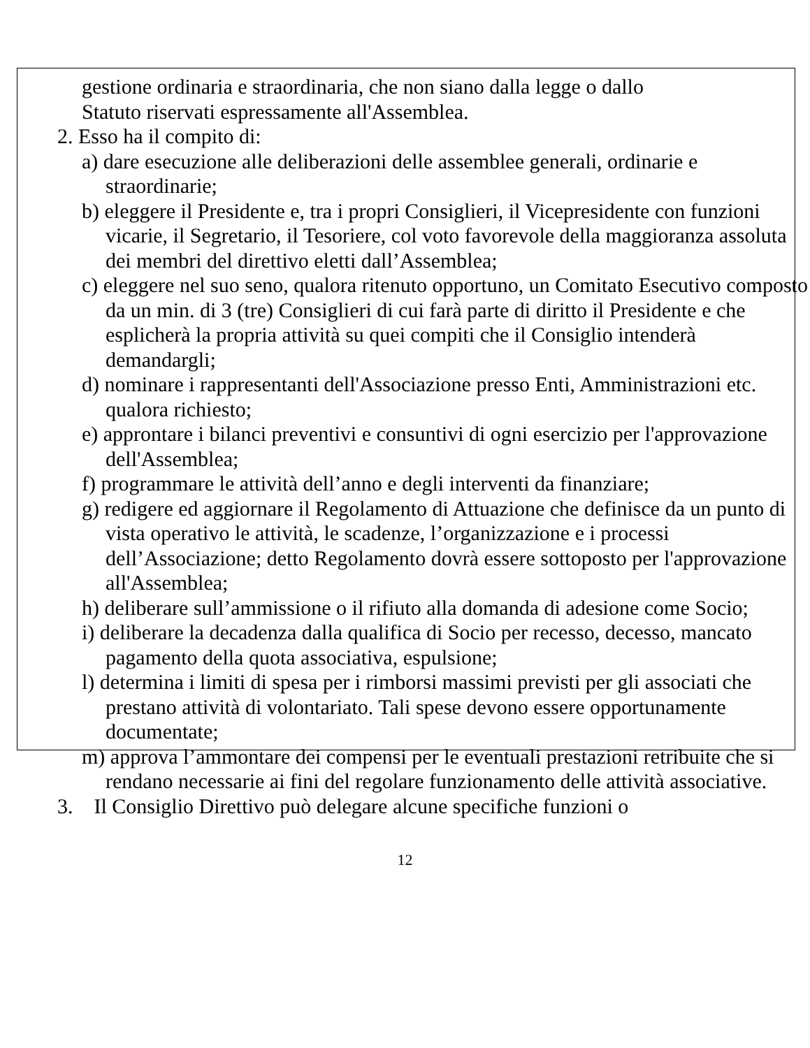gestione ordinaria e straordinaria, che non siano dalla legge o dallo
Statuto riservati espressamente all'Assemblea.
2. Esso ha il compito di:
a) dare esecuzione alle deliberazioni delle assemblee generali, ordinarie e straordinarie;
b) eleggere il Presidente e, tra i propri Consiglieri, il Vicepresidente con funzioni vicarie, il Segretario, il Tesoriere, col voto favorevole della maggioranza assoluta dei membri del direttivo eletti dall’Assemblea;
c) eleggere nel suo seno, qualora ritenuto opportuno, un Comitato Esecutivo composto da un min. di 3 (tre) Consiglieri di cui farà parte di diritto il Presidente e che esplicherà la propria attività su quei compiti che il Consiglio intenderà demandargli;
d) nominare i rappresentanti dell'Associazione presso Enti, Amministrazioni etc. qualora richiesto;
e) approntare i bilanci preventivi e consuntivi di ogni esercizio per l'approvazione dell'Assemblea;
f) programmare le attività dell’anno e degli interventi da finanziare;
g) redigere ed aggiornare il Regolamento di Attuazione che definisce da un punto di vista operativo le attività, le scadenze, l’organizzazione e i processi dell’Associazione; detto Regolamento dovrà essere sottoposto per l'approvazione all'Assemblea;
h) deliberare sull’ammissione o il rifiuto alla domanda di adesione come Socio;
i) deliberare la decadenza dalla qualifica di Socio per recesso, decesso, mancato pagamento della quota associativa, espulsione;
l) determina i limiti di spesa per i rimborsi massimi previsti per gli associati che prestano attività di volontariato. Tali spese devono essere opportunamente documentate;
m) approva l’ammontare dei compensi per le eventuali prestazioni retribuite che si rendano necessarie ai fini del regolare funzionamento delle attività associative.
3. Il Consiglio Direttivo può delegare alcune specifiche funzioni o
12